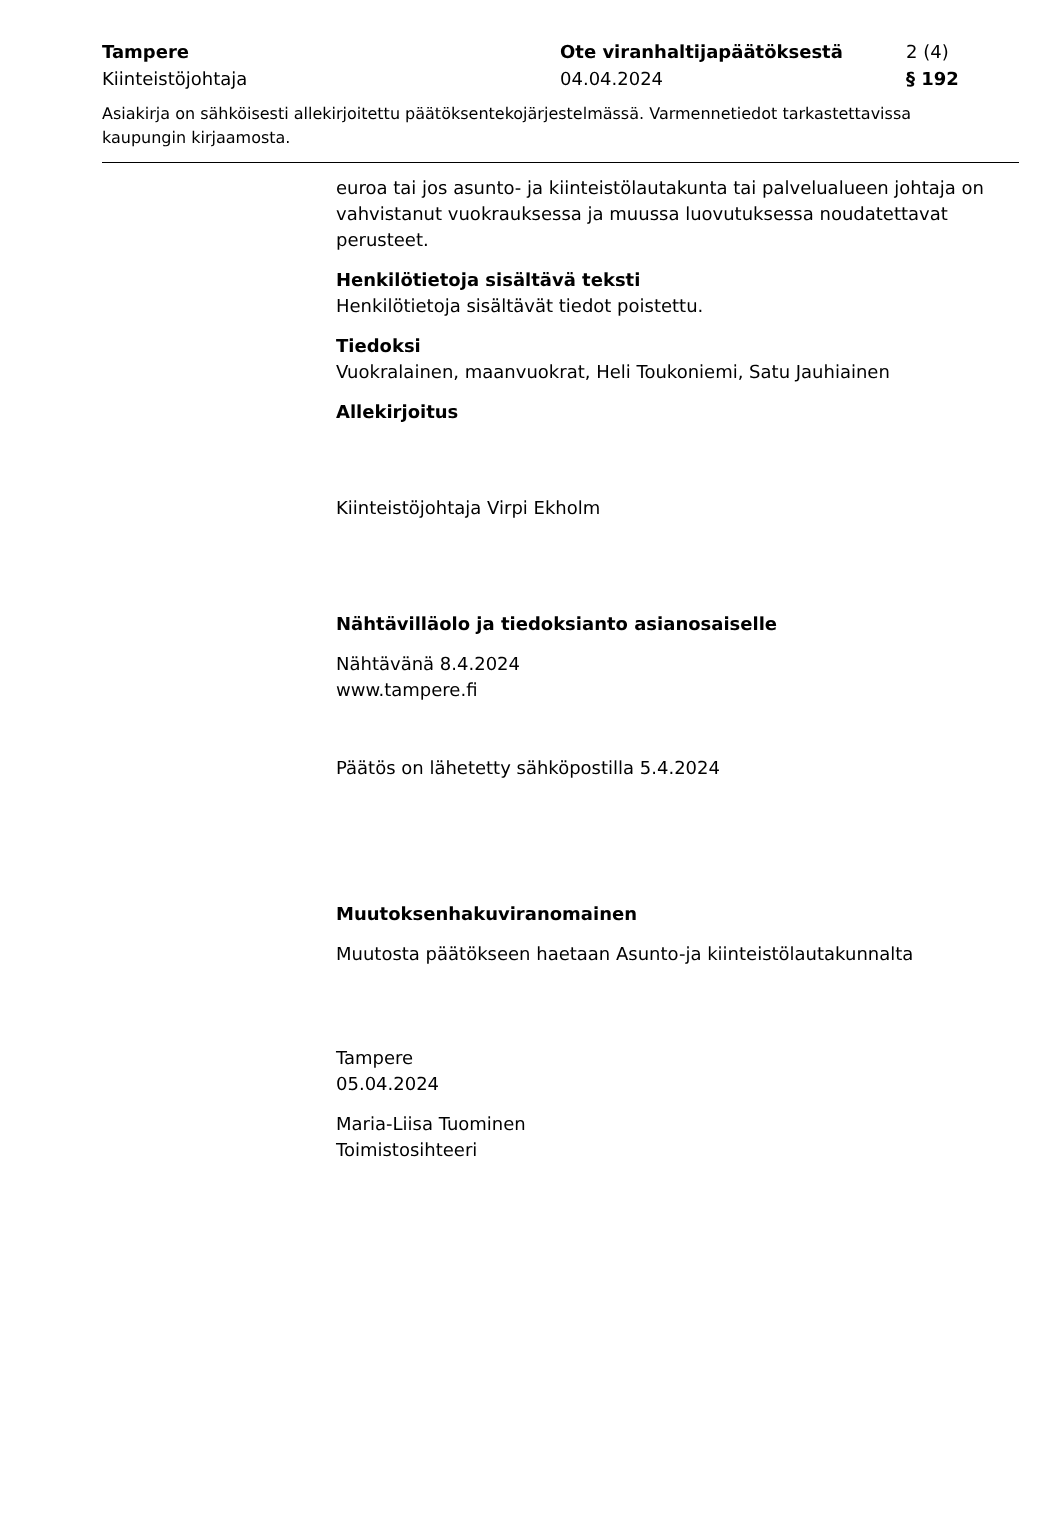| Tampere Kiinteistöjohtaja | Ote viranhaltijapäätöksestä 04.04.2024 | 2 (4) § 192 |
Asiakirja on sähköisesti allekirjoitettu päätöksentekojärjestelmässä. Varmennetiedot tarkastettavissa kaupungin kirjaamosta.
euroa tai jos asunto- ja kiinteistölautakunta tai palvelualueen johtaja on vahvistanut vuokrauksessa ja muussa luovutuksessa noudatettavat perusteet.
Henkilötietoja sisältävä teksti
Henkilötietoja sisältävät tiedot poistettu.
Tiedoksi
Vuokralainen, maanvuokrat, Heli Toukoniemi, Satu Jauhiainen
Allekirjoitus
Kiinteistöjohtaja Virpi Ekholm
Nähtävilläolo ja tiedoksianto asianosaiselle
Nähtävänä 8.4.2024
www.tampere.fi
Päätös on lähetetty sähköpostilla 5.4.2024
Muutoksenhakuviranomainen
Muutosta päätökseen haetaan Asunto-ja kiinteistölautakunnalta
Tampere
05.04.2024
Maria-Liisa Tuominen
Toimistosihteeri